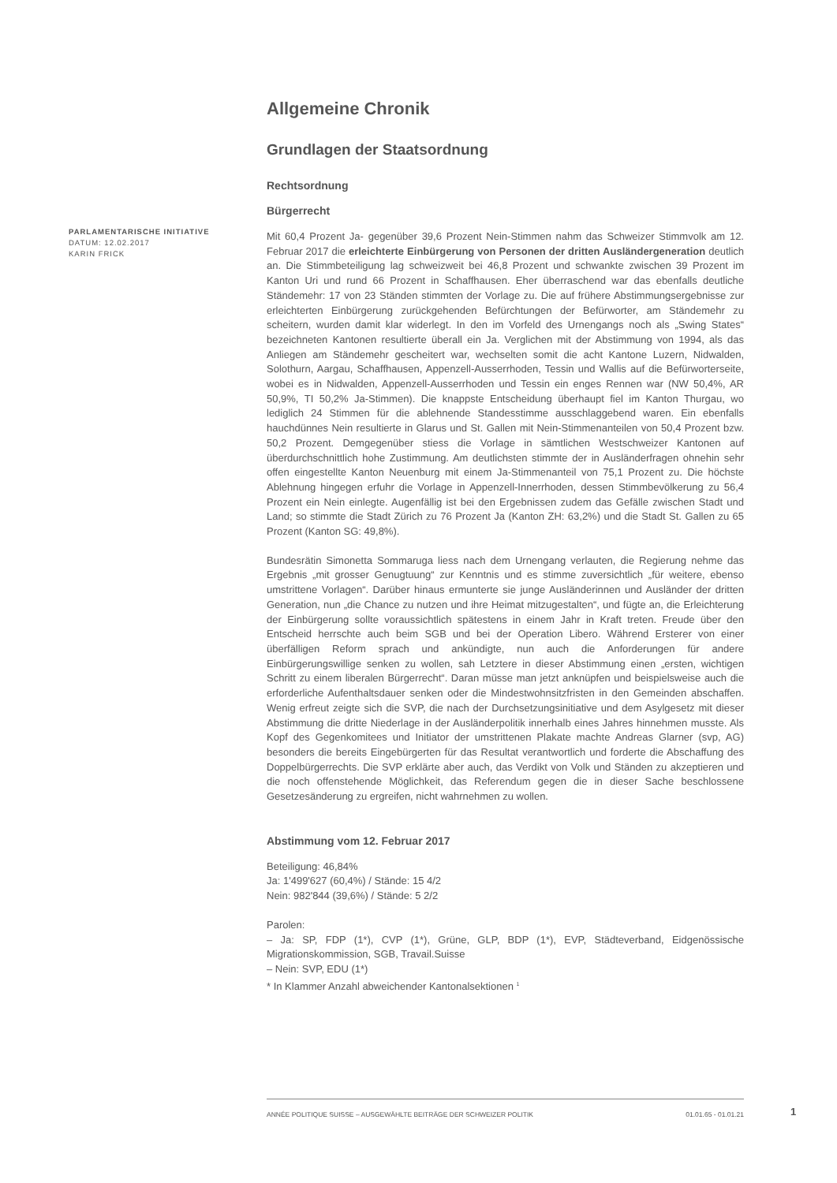PARLAMENTARISCHE INITIATIVE
DATUM: 12.02.2017
KARIN FRICK
Allgemeine Chronik
Grundlagen der Staatsordnung
Rechtsordnung
Bürgerrecht
Mit 60,4 Prozent Ja- gegenüber 39,6 Prozent Nein-Stimmen nahm das Schweizer Stimmvolk am 12. Februar 2017 die erleichterte Einbürgerung von Personen der dritten Ausländergeneration deutlich an. Die Stimmbeteiligung lag schweizweit bei 46,8 Prozent und schwankte zwischen 39 Prozent im Kanton Uri und rund 66 Prozent in Schaffhausen. Eher überraschend war das ebenfalls deutliche Ständemehr: 17 von 23 Ständen stimmten der Vorlage zu. Die auf frühere Abstimmungsergebnisse zur erleichterten Einbürgerung zurückgehenden Befürchtungen der Befürworter, am Ständemehr zu scheitern, wurden damit klar widerlegt. In den im Vorfeld des Urnengangs noch als „Swing States“ bezeichneten Kantonen resultierte überall ein Ja. Verglichen mit der Abstimmung von 1994, als das Anliegen am Ständemehr gescheitert war, wechselten somit die acht Kantone Luzern, Nidwalden, Solothurn, Aargau, Schaffhausen, Appenzell-Ausserrhoden, Tessin und Wallis auf die Befürworterseite, wobei es in Nidwalden, Appenzell-Ausserrhoden und Tessin ein enges Rennen war (NW 50,4%, AR 50,9%, TI 50,2% Ja-Stimmen). Die knappste Entscheidung überhaupt fiel im Kanton Thurgau, wo lediglich 24 Stimmen für die ablehnende Standesstimme ausschlaggebend waren. Ein ebenfalls hauchdünnes Nein resultierte in Glarus und St. Gallen mit Nein-Stimmenanteilen von 50,4 Prozent bzw. 50,2 Prozent. Demgegenüber stiess die Vorlage in sämtlichen Westschweizer Kantonen auf überdurchschnittlich hohe Zustimmung. Am deutlichsten stimmte der in Ausländerfragen ohnehin sehr offen eingestellte Kanton Neuenburg mit einem Ja-Stimmenanteil von 75,1 Prozent zu. Die höchste Ablehnung hingegen erfuhr die Vorlage in Appenzell-Innerrhoden, dessen Stimmbevölkerung zu 56,4 Prozent ein Nein einlegte. Augenfällig ist bei den Ergebnissen zudem das Gefälle zwischen Stadt und Land; so stimmte die Stadt Zürich zu 76 Prozent Ja (Kanton ZH: 63,2%) und die Stadt St. Gallen zu 65 Prozent (Kanton SG: 49,8%).
Bundesrätin Simonetta Sommaruga liess nach dem Urnengang verlauten, die Regierung nehme das Ergebnis „mit grosser Genugtuung“ zur Kenntnis und es stimme zuversichtlich „für weitere, ebenso umstrittene Vorlagen“. Darüber hinaus ermunterte sie junge Ausländerinnen und Ausländer der dritten Generation, nun „die Chance zu nutzen und ihre Heimat mitzugestalten“, und fügte an, die Erleichterung der Einbürgerung sollte voraussichtlich spätestens in einem Jahr in Kraft treten. Freude über den Entscheid herrschte auch beim SGB und bei der Operation Libero. Während Ersterer von einer überfälligen Reform sprach und ankündigte, nun auch die Anforderungen für andere Einbürgerungswillige senken zu wollen, sah Letztere in dieser Abstimmung einen „ersten, wichtigen Schritt zu einem liberalen Bürgerrecht“. Daran müsse man jetzt anknüpfen und beispielsweise auch die erforderliche Aufenthaltsdauer senken oder die Mindestwohnsitzfristen in den Gemeinden abschaffen. Wenig erfreut zeigte sich die SVP, die nach der Durchsetzungsinitiative und dem Asylgesetz mit dieser Abstimmung die dritte Niederlage in der Ausländerpolitik innerhalb eines Jahres hinnehmen musste. Als Kopf des Gegenkomitees und Initiator der umstrittenen Plakate machte Andreas Glarner (svp, AG) besonders die bereits Eingebürgerten für das Resultat verantwortlich und forderte die Abschaffung des Doppelbürgerrechts. Die SVP erklärte aber auch, das Verdikt von Volk und Ständen zu akzeptieren und die noch offenstehende Möglichkeit, das Referendum gegen die in dieser Sache beschlossene Gesetzesänderung zu ergreifen, nicht wahrnehmen zu wollen.
Abstimmung vom 12. Februar 2017
Beteiligung: 46,84%
Ja: 1'499'627 (60,4%) / Stände: 15 4/2
Nein: 982'844 (39,6%) / Stände: 5 2/2
Parolen:
– Ja: SP, FDP (1*), CVP (1*), Grüne, GLP, BDP (1*), EVP, Städteverband, Eidgenössische Migrationskommission, SGB, Travail.Suisse
– Nein: SVP, EDU (1*)
* In Klammer Anzahl abweichender Kantonalsektionen <sup>1</sup>
ANNÉE POLITIQUE SUISSE – AUSGEWÄHLTE BEITRÄGE DER SCHWEIZER POLITIK 01.01.65 - 01.01.21
1